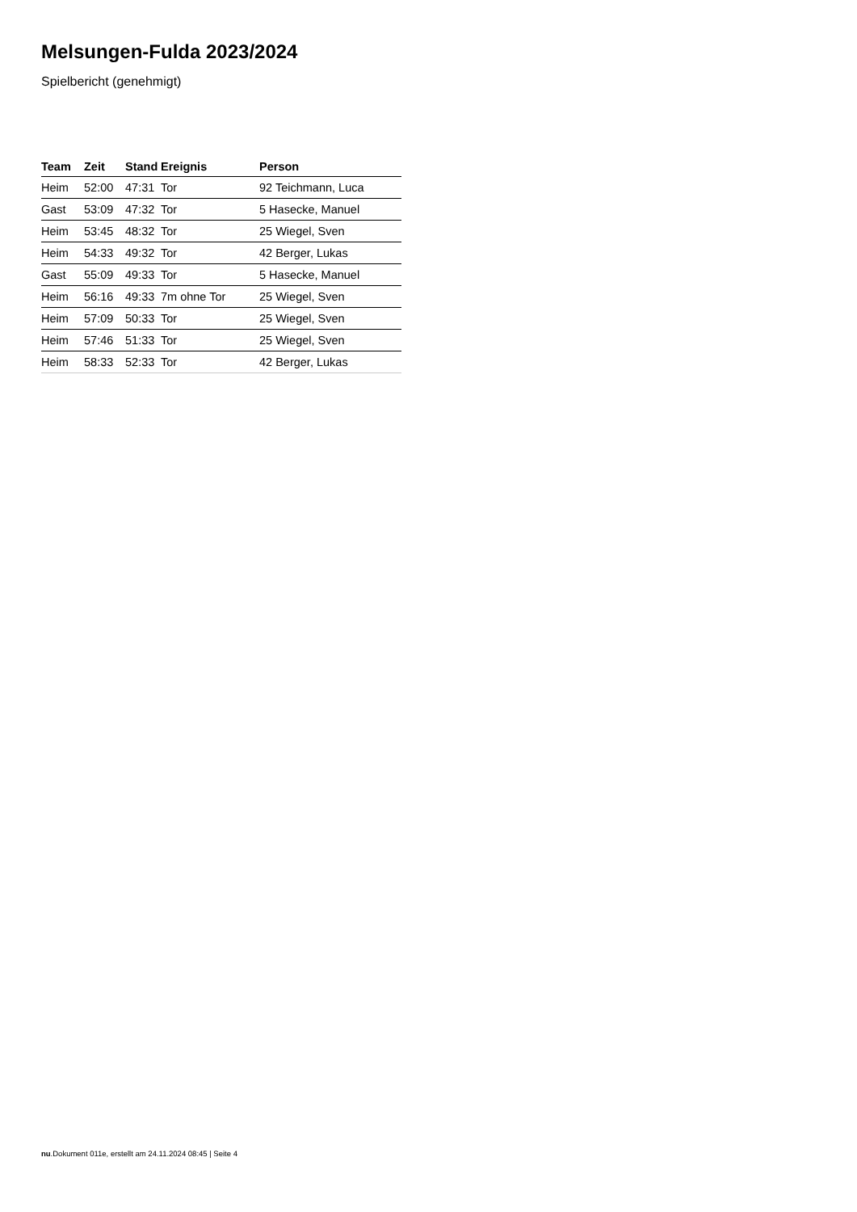Melsungen-Fulda 2023/2024
Spielbericht (genehmigt)
| Team | Zeit | Stand | Ereignis | Person |
| --- | --- | --- | --- | --- |
| Heim | 52:00 | 47:31 | Tor | 92 Teichmann, Luca |
| Gast | 53:09 | 47:32 | Tor | 5 Hasecke, Manuel |
| Heim | 53:45 | 48:32 | Tor | 25 Wiegel, Sven |
| Heim | 54:33 | 49:32 | Tor | 42 Berger, Lukas |
| Gast | 55:09 | 49:33 | Tor | 5 Hasecke, Manuel |
| Heim | 56:16 | 49:33 | 7m ohne Tor | 25 Wiegel, Sven |
| Heim | 57:09 | 50:33 | Tor | 25 Wiegel, Sven |
| Heim | 57:46 | 51:33 | Tor | 25 Wiegel, Sven |
| Heim | 58:33 | 52:33 | Tor | 42 Berger, Lukas |
nu.Dokument 011e, erstellt am 24.11.2024 08:45 | Seite 4